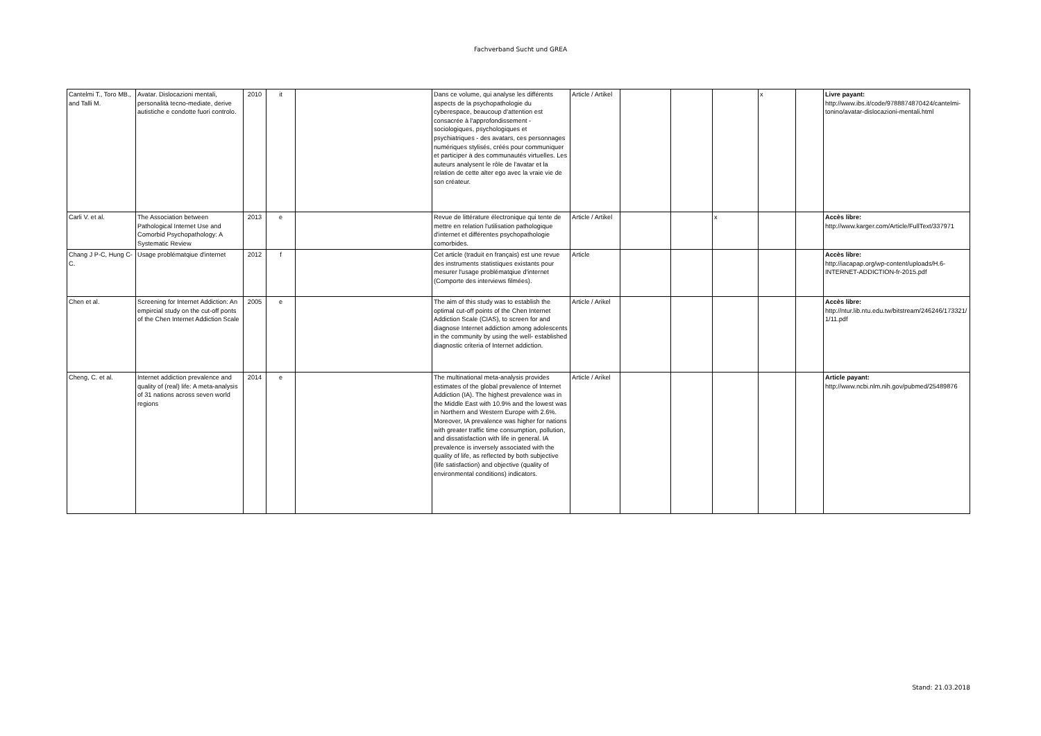Fachverband Sucht und GREA
| Cantelmi T., Toro MB., and Talli M. | Avatar. Dislocazioni mentali, personalità tecno-mediate, derive autistiche e condotte fuori controlo. | 2010 | it | | Dans ce volume, qui analyse les différents aspects de la psychopathologie du cyberespace, beaucoup d'attention est consacrée à l'approfondissement - sociologiques, psychologiques et psychiatriques - des avatars, ces personnages numériques stylisés, créés pour communiquer et participer à des communautés virtuelles. Les auteurs analysent le rôle de l'avatar et la relation de cette alter ego avec la vraie vie de son créateur. | Article / Artikel | | | | x | | Livre payant: http://www.ibs.it/code/9788874870424/cantelmi-tonino/avatar-dislocazioni-mentali.html |
| Carli V. et al. | The Association between Pathological Internet Use and Comorbid Psychopathology: A Systematic Review | 2013 | e | | Revue de littérature électronique qui tente de mettre en relation l'utilisation pathologique d'internet et différentes psychopathologie comorbides. | Article / Artikel | | | x | | | Accès libre: http://www.karger.com/Article/FullText/337971 |
| Chang J P-C, Hung C-C. | Usage problématqiue d'internet | 2012 | f | | Cet article (traduit en français) est une revue des instruments statistiques existants pour mesurer l'usage problématqiue d'internet (Comporte des interviews filmées). | Article | | | | | | Accès libre: http://iacapap.org/wp-content/uploads/H.6-INTERNET-ADDICTION-fr-2015.pdf |
| Chen et al. | Screening for Internet Addiction: An empircial study on the cut-off ponts of the Chen Internet Addiction Scale | 2005 | e | | The aim of this study was to establish the optimal cut-off points of the Chen Internet Addiction Scale (CIAS), to screen for and diagnose Internet addiction among adolescents in the community by using the well- established diagnostic criteria of Internet addiction. | Article / Arikel | | | | | | Accès libre: http://ntur.lib.ntu.edu.tw/bitstream/246246/173321/1/11.pdf |
| Cheng, C. et al. | Internet addiction prevalence and quality of (real) life: A meta-analysis of 31 nations across seven world regions | 2014 | e | | The multinational meta-analysis provides estimates of the global prevalence of Internet Addiction (IA). The highest prevalence was in the Middle East with 10.9% and the lowest was in Northern and Western Europe with 2.6%. Moreover, IA prevalence was higher for nations with greater traffic time consumption, pollution, and dissatisfaction with life in general. IA prevalence is inversely associated with the quality of life, as reflected by both subjective (life satisfaction) and objective (quality of environmental conditions) indicators. | Article / Arikel | | | | | | Article payant: http://www.ncbi.nlm.nih.gov/pubmed/25489876 |
Stand: 21.03.2018